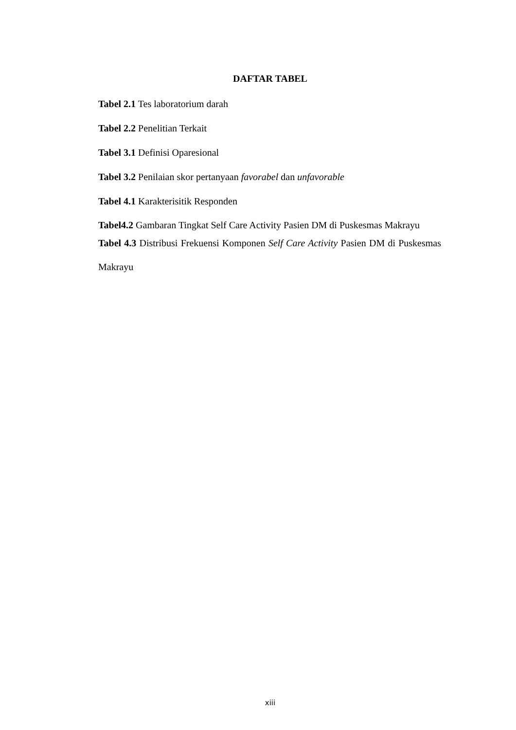DAFTAR TABEL
Tabel 2.1 Tes laboratorium darah
Tabel 2.2 Penelitian Terkait
Tabel 3.1 Definisi Oparesional
Tabel 3.2 Penilaian skor pertanyaan favorabel dan unfavorable
Tabel 4.1 Karakterisitik Responden
Tabel4.2 Gambaran Tingkat Self Care Activity Pasien DM di Puskesmas Makrayu
Tabel 4.3 Distribusi Frekuensi Komponen Self Care Activity Pasien DM di Puskesmas Makrayu
xiii